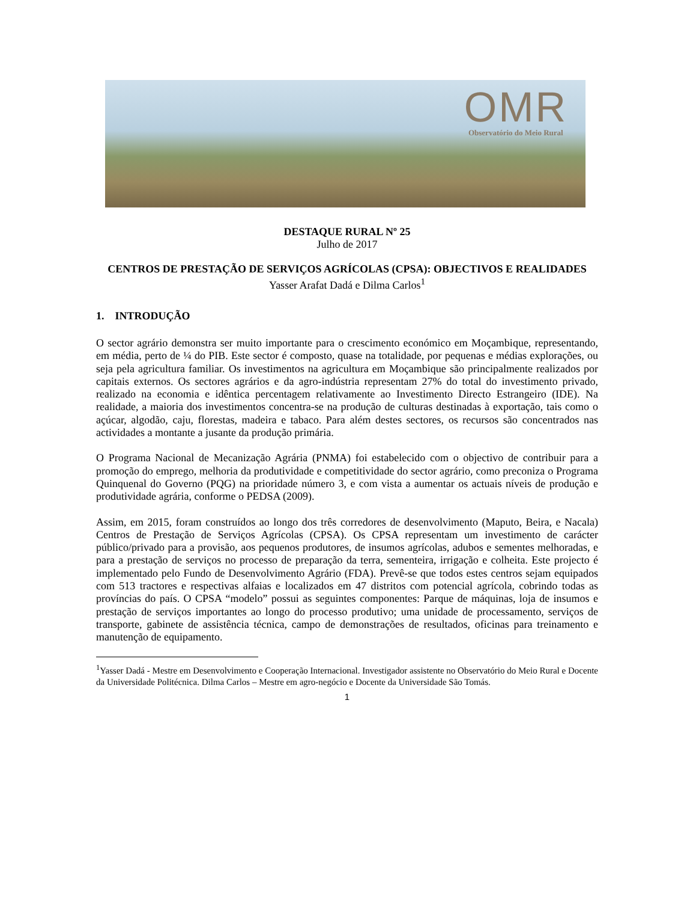OMR
Observatório do Meio Rural
DESTAQUE RURAL Nº 25
Julho de 2017
CENTROS DE PRESTAÇÃO DE SERVIÇOS AGRÍCOLAS (CPSA): OBJECTIVOS E REALIDADES
Yasser Arafat Dadá e Dilma Carlos<sup>1</sup>
1. INTRODUÇÃO
O sector agrário demonstra ser muito importante para o crescimento económico em Moçambique, representando, em média, perto de ¼ do PIB. Este sector é composto, quase na totalidade, por pequenas e médias explorações, ou seja pela agricultura familiar. Os investimentos na agricultura em Moçambique são principalmente realizados por capitais externos. Os sectores agrários e da agro-indústria representam 27% do total do investimento privado, realizado na economia e idêntica percentagem relativamente ao Investimento Directo Estrangeiro (IDE). Na realidade, a maioria dos investimentos concentra-se na produção de culturas destinadas à exportação, tais como o açúcar, algodão, caju, florestas, madeira e tabaco. Para além destes sectores, os recursos são concentrados nas actividades a montante a jusante da produção primária.
O Programa Nacional de Mecanização Agrária (PNMA) foi estabelecido com o objectivo de contribuir para a promoção do emprego, melhoria da produtividade e competitividade do sector agrário, como preconiza o Programa Quinquenal do Governo (PQG) na prioridade número 3, e com vista a aumentar os actuais níveis de produção e produtividade agrária, conforme o PEDSA (2009).
Assim, em 2015, foram construídos ao longo dos três corredores de desenvolvimento (Maputo, Beira, e Nacala) Centros de Prestação de Serviços Agrícolas (CPSA). Os CPSA representam um investimento de carácter público/privado para a provisão, aos pequenos produtores, de insumos agrícolas, adubos e sementes melhoradas, e para a prestação de serviços no processo de preparação da terra, sementeira, irrigação e colheita. Este projecto é implementado pelo Fundo de Desenvolvimento Agrário (FDA). Prevê-se que todos estes centros sejam equipados com 513 tractores e respectivas alfaias e localizados em 47 distritos com potencial agrícola, cobrindo todas as províncias do país. O CPSA “modelo” possui as seguintes componentes: Parque de máquinas, loja de insumos e prestação de serviços importantes ao longo do processo produtivo; uma unidade de processamento, serviços de transporte, gabinete de assistência técnica, campo de demonstrações de resultados, oficinas para treinamento e manutenção de equipamento.
<sup>1</sup> Yasser Dadá - Mestre em Desenvolvimento e Cooperação Internacional. Investigador assistente no Observatório do Meio Rural e Docente da Universidade Politécnica. Dilma Carlos – Mestre em agro-negócio e Docente da Universidade São Tomás.
1